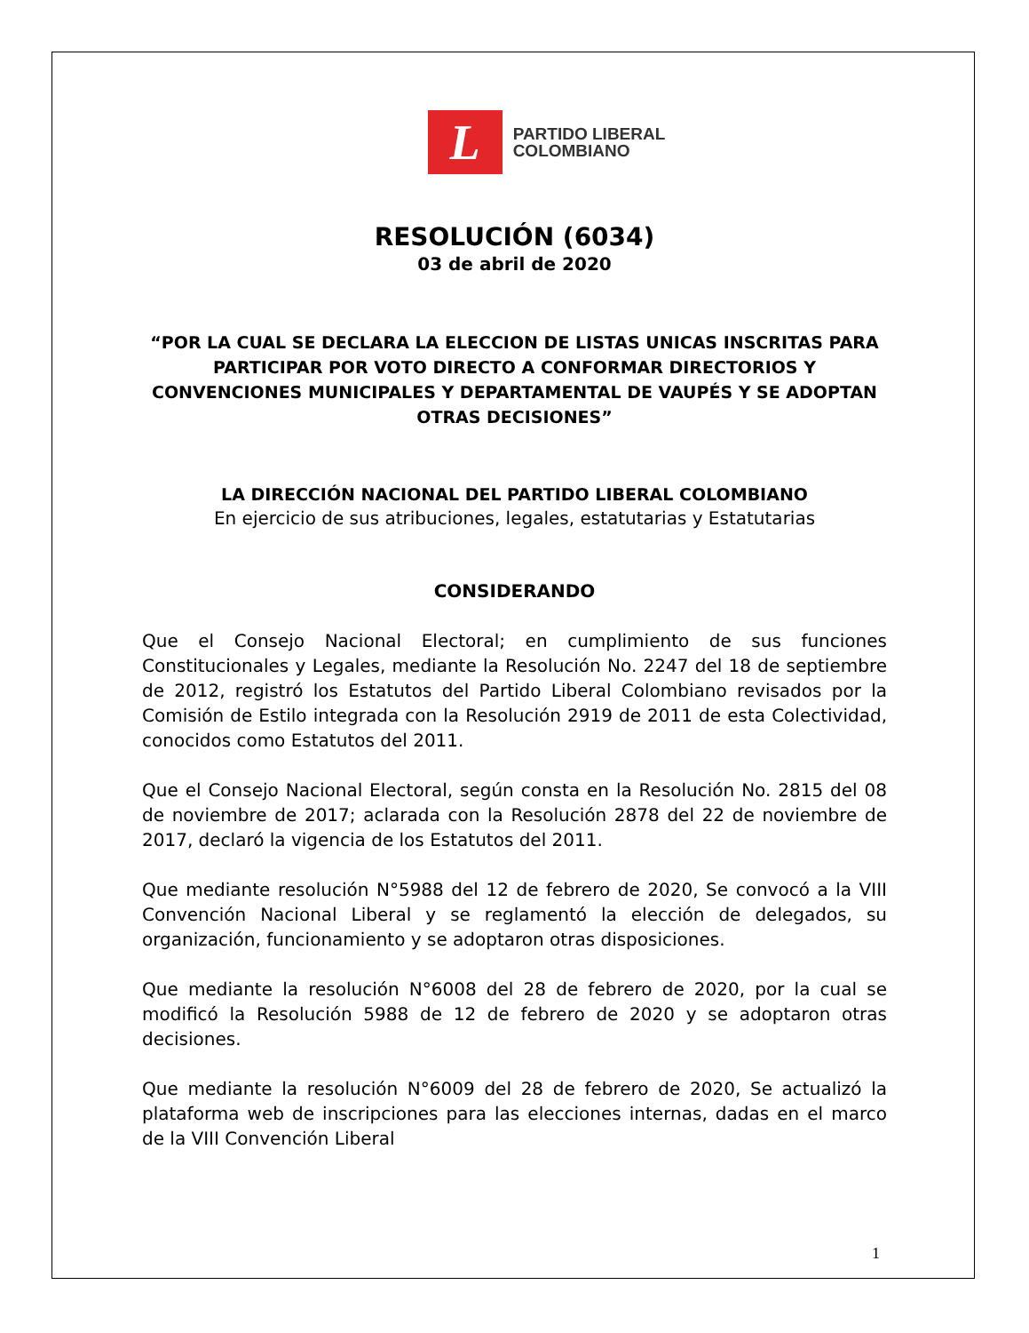L
PARTIDO LIBERAL
COLOMBIANO
RESOLUCIÓN (6034)
03 de abril de 2020
“POR LA CUAL SE DECLARA LA ELECCION DE LISTAS UNICAS INSCRITAS PARA PARTICIPAR POR VOTO DIRECTO A CONFORMAR DIRECTORIOS Y CONVENCIONES MUNICIPALES Y DEPARTAMENTAL DE VAUPÉS Y SE ADOPTAN OTRAS DECISIONES”
LA DIRECCIÓN NACIONAL DEL PARTIDO LIBERAL COLOMBIANO
En ejercicio de sus atribuciones, legales, estatutarias y Estatutarias
CONSIDERANDO
Que el Consejo Nacional Electoral; en cumplimiento de sus funciones Constitucionales y Legales, mediante la Resolución No. 2247 del 18 de septiembre de 2012, registró los Estatutos del Partido Liberal Colombiano revisados por la Comisión de Estilo integrada con la Resolución 2919 de 2011 de esta Colectividad, conocidos como Estatutos del 2011.
Que el Consejo Nacional Electoral, según consta en la Resolución No. 2815 del 08 de noviembre de 2017; aclarada con la Resolución 2878 del 22 de noviembre de 2017, declaró la vigencia de los Estatutos del 2011.
Que mediante resolución N°5988 del 12 de febrero de 2020, Se convocó a la VIII Convención Nacional Liberal y se reglamentó la elección de delegados, su organización, funcionamiento y se adoptaron otras disposiciones.
Que mediante la resolución N°6008 del 28 de febrero de 2020, por la cual se modificó la Resolución 5988 de 12 de febrero de 2020 y se adoptaron otras decisiones.
Que mediante la resolución N°6009 del 28 de febrero de 2020, Se actualizó la plataforma web de inscripciones para las elecciones internas, dadas en el marco de la VIII Convención Liberal
1